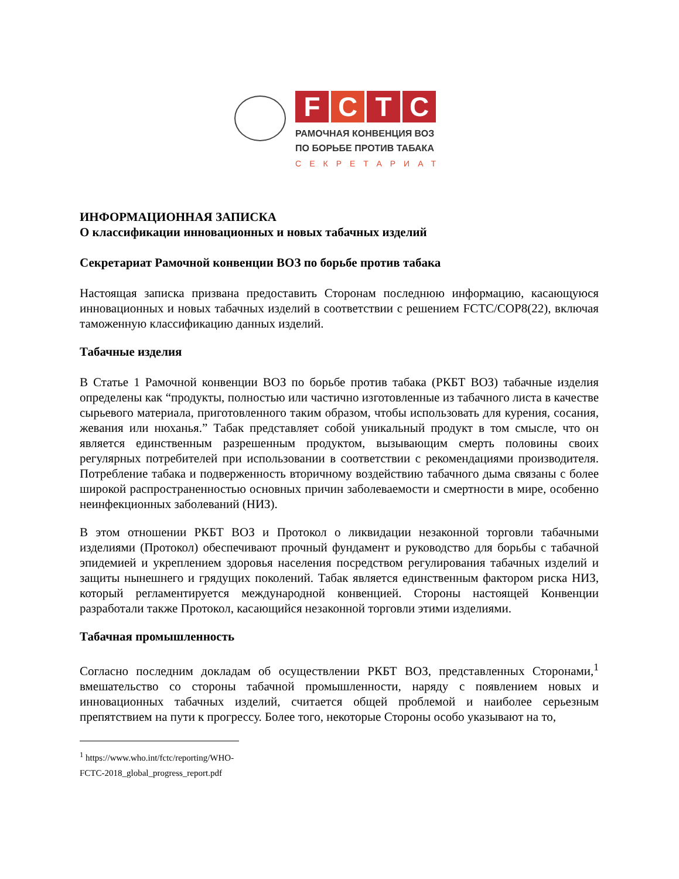F C T C
РАМОЧНАЯ КОНВЕНЦИЯ ВОЗ
ПО БОРЬБЕ ПРОТИВ ТАБАКА
СЕКРЕТАРИАТ
ИНФОРМАЦИОННАЯ ЗАПИСКА
О классификации инновационных и новых табачных изделий
Секретариат Рамочной конвенции ВОЗ по борьбе против табака
Настоящая записка призвана предоставить Сторонам последнюю информацию, касающуюся инновационных и новых табачных изделий в соответствии с решением FCTC/COP8(22), включая таможенную классификацию данных изделий.
Табачные изделия
В Статье 1 Рамочной конвенции ВОЗ по борьбе против табака (РКБТ ВОЗ) табачные изделия определены как “продукты, полностью или частично изготовленные из табачного листа в качестве сырьевого материала, приготовленного таким образом, чтобы использовать для курения, сосания, жевания или нюханья.” Табак представляет собой уникальный продукт в том смысле, что он является единственным разрешенным продуктом, вызывающим смерть половины своих регулярных потребителей при использовании в соответствии с рекомендациями производителя. Потребление табака и подверженность вторичному воздействию табачного дыма связаны с более широкой распространенностью основных причин заболеваемости и смертности в мире, особенно неинфекционных заболеваний (НИЗ).
В этом отношении РКБТ ВОЗ и Протокол о ликвидации незаконной торговли табачными изделиями (Протокол) обеспечивают прочный фундамент и руководство для борьбы с табачной эпидемией и укреплением здоровья населения посредством регулирования табачных изделий и защиты нынешнего и грядущих поколений. Табак является единственным фактором риска НИЗ, который регламентируется международной конвенцией. Стороны настоящей Конвенции разработали также Протокол, касающийся незаконной торговли этими изделиями.
Табачная промышленность
Согласно последним докладам об осуществлении РКБТ ВОЗ, представленных Сторонами,<sup>1</sup> вмешательство со стороны табачной промышленности, наряду с появлением новых и инновационных табачных изделий, считается общей проблемой и наиболее серьезным препятствием на пути к прогрессу. Более того, некоторые Стороны особо указывают на то,
<sup>1</sup> https://www.who.int/fctc/reporting/WHO-FCTC-2018_global_progress_report.pdf